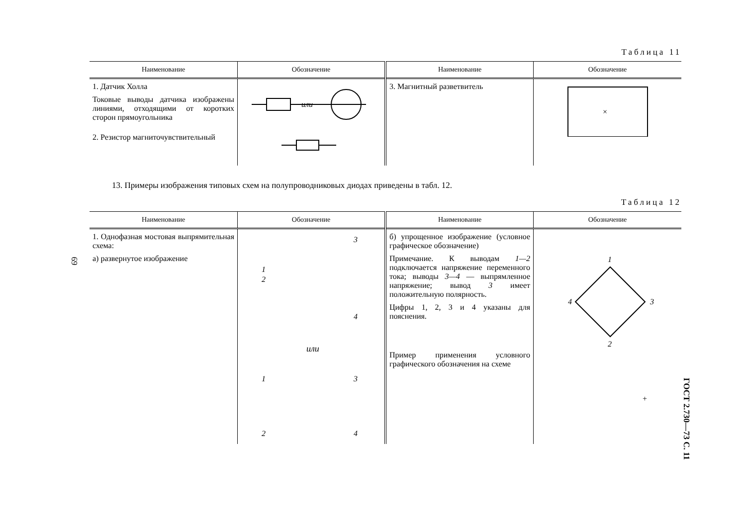69
Таблица 11
| Наименование | Обозначение | Наименование | Обозначение |
| --- | --- | --- | --- |
| 1. Датчик Холла Токовые выводы датчика изображены линиями, отходящими от коротких сторон прямоугольника | или | 3. Магнитный разветвитель | × |
| 2. Резистор магниточувствительный | | | |
13. Примеры изображения типовых схем на полупроводниковых диодах приведены в табл. 12.
Таблица 12
| Наименование | Обозначение | Наименование | Обозначение |
| --- | --- | --- | --- |
| 1. Однофазная мостовая выпрямительная схема: а) развернутое изображение | 1 2 3 4 или 1 2 3 4 | б) упрощенное изображение (условное графическое обозначение) Примечание. К выводам 1—2 подключается напряжение переменного тока; выводы 3—4 — выпрямленное напряжение; вывод 3 имеет положительную полярность. Цифры 1, 2, 3 и 4 указаны для пояснения. Пример применения условного графического обозначения на схеме | 1 2 3 4 + |
ГОСТ 2.730—73 С. 11